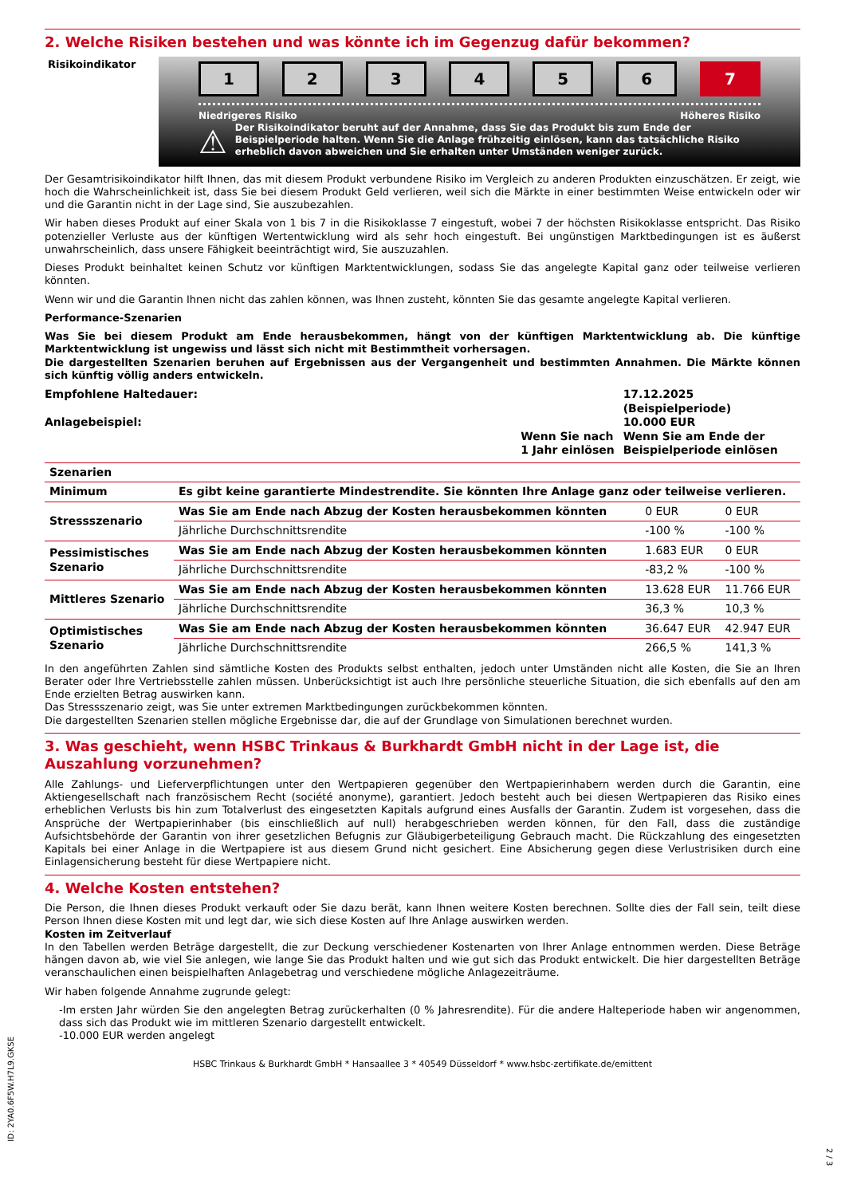2. Welche Risiken bestehen und was könnte ich im Gegenzug dafür bekommen?
Risikoindikator
123456 7
Niedrigeres Risiko Höheres Risiko
⚠
Der Risikoindikator beruht auf der Annahme, dass Sie das Produkt bis zum Ende der Beispielperiode halten. Wenn Sie die Anlage frühzeitig einlösen, kann das tatsächliche Risiko erheblich davon abweichen und Sie erhalten unter Umständen weniger zurück.
Der Gesamtrisikoindikator hilft Ihnen, das mit diesem Produkt verbundene Risiko im Vergleich zu anderen Produkten einzuschätzen. Er zeigt, wie hoch die Wahrscheinlichkeit ist, dass Sie bei diesem Produkt Geld verlieren, weil sich die Märkte in einer bestimmten Weise entwickeln oder wir und die Garantin nicht in der Lage sind, Sie auszubezahlen.
Wir haben dieses Produkt auf einer Skala von 1 bis 7 in die Risikoklasse 7 eingestuft, wobei 7 der höchsten Risikoklasse entspricht. Das Risiko potenzieller Verluste aus der künftigen Wertentwicklung wird als sehr hoch eingestuft. Bei ungünstigen Marktbedingungen ist es äußerst unwahrscheinlich, dass unsere Fähigkeit beeinträchtigt wird, Sie auszuzahlen.
Dieses Produkt beinhaltet keinen Schutz vor künftigen Marktentwicklungen, sodass Sie das angelegte Kapital ganz oder teilweise verlieren könnten.
Wenn wir und die Garantin Ihnen nicht das zahlen können, was Ihnen zusteht, könnten Sie das gesamte angelegte Kapital verlieren.
Performance-Szenarien
Was Sie bei diesem Produkt am Ende herausbekommen, hängt von der künftigen Marktentwicklung ab. Die künftige Marktentwicklung ist ungewiss und lässt sich nicht mit Bestimmtheit vorhersagen.
Die dargestellten Szenarien beruhen auf Ergebnissen aus der Vergangenheit und bestimmten Annahmen. Die Märkte können sich künftig völlig anders entwickeln.
| Empfohlene Haltedauer: | | 17.12.2025 (Beispielperiode) |
| Anlagebeispiel: | | 10.000 EUR |
| | Wenn Sie nach 1 Jahr einlösen | Wenn Sie am Ende der Beispielperiode einlösen |
| Szenarien | | | |
| --- | --- | --- | --- |
| Minimum | Es gibt keine garantierte Mindestrendite. Sie könnten Ihre Anlage ganz oder teilweise verlieren. | | |
| Stressszenario | Was Sie am Ende nach Abzug der Kosten herausbekommen könnten | 0 EUR | 0 EUR |
| | Jährliche Durchschnittsrendite | -100 % | -100 % |
| Pessimistisches Szenario | Was Sie am Ende nach Abzug der Kosten herausbekommen könnten | 1.683 EUR | 0 EUR |
| | Jährliche Durchschnittsrendite | -83,2 % | -100 % |
| Mittleres Szenario | Was Sie am Ende nach Abzug der Kosten herausbekommen könnten | 13.628 EUR | 11.766 EUR |
| | Jährliche Durchschnittsrendite | 36,3 % | 10,3 % |
| Optimistisches Szenario | Was Sie am Ende nach Abzug der Kosten herausbekommen könnten | 36.647 EUR | 42.947 EUR |
| | Jährliche Durchschnittsrendite | 266,5 % | 141,3 % |
In den angeführten Zahlen sind sämtliche Kosten des Produkts selbst enthalten, jedoch unter Umständen nicht alle Kosten, die Sie an Ihren Berater oder Ihre Vertriebsstelle zahlen müssen. Unberücksichtigt ist auch Ihre persönliche steuerliche Situation, die sich ebenfalls auf den am Ende erzielten Betrag auswirken kann.
Das Stressszenario zeigt, was Sie unter extremen Marktbedingungen zurückbekommen könnten.
Die dargestellten Szenarien stellen mögliche Ergebnisse dar, die auf der Grundlage von Simulationen berechnet wurden.
3. Was geschieht, wenn HSBC Trinkaus & Burkhardt GmbH nicht in der Lage ist, die Auszahlung vorzunehmen?
Alle Zahlungs- und Lieferverpflichtungen unter den Wertpapieren gegenüber den Wertpapierinhabern werden durch die Garantin, eine Aktiengesellschaft nach französischem Recht (société anonyme), garantiert. Jedoch besteht auch bei diesen Wertpapieren das Risiko eines erheblichen Verlusts bis hin zum Totalverlust des eingesetzten Kapitals aufgrund eines Ausfalls der Garantin. Zudem ist vorgesehen, dass die Ansprüche der Wertpapierinhaber (bis einschließlich auf null) herabgeschrieben werden können, für den Fall, dass die zuständige Aufsichtsbehörde der Garantin von ihrer gesetzlichen Befugnis zur Gläubigerbeteiligung Gebrauch macht. Die Rückzahlung des eingesetzten Kapitals bei einer Anlage in die Wertpapiere ist aus diesem Grund nicht gesichert. Eine Absicherung gegen diese Verlustrisiken durch eine Einlagensicherung besteht für diese Wertpapiere nicht.
4. Welche Kosten entstehen?
Die Person, die Ihnen dieses Produkt verkauft oder Sie dazu berät, kann Ihnen weitere Kosten berechnen. Sollte dies der Fall sein, teilt diese Person Ihnen diese Kosten mit und legt dar, wie sich diese Kosten auf Ihre Anlage auswirken werden.
Kosten im Zeitverlauf
In den Tabellen werden Beträge dargestellt, die zur Deckung verschiedener Kostenarten von Ihrer Anlage entnommen werden. Diese Beträge hängen davon ab, wie viel Sie anlegen, wie lange Sie das Produkt halten und wie gut sich das Produkt entwickelt. Die hier dargestellten Beträge veranschaulichen einen beispielhaften Anlagebetrag und verschiedene mögliche Anlagezeiträume.
Wir haben folgende Annahme zugrunde gelegt:
-Im ersten Jahr würden Sie den angelegten Betrag zurückerhalten (0 % Jahresrendite). Für die andere Halteperiode haben wir angenommen, dass sich das Produkt wie im mittleren Szenario dargestellt entwickelt.
-10.000 EUR werden angelegt
HSBC Trinkaus & Burkhardt GmbH * Hansaallee 3 * 40549 Düsseldorf * www.hsbc-zertifikate.de/emittent
ID: 2YA0.6F5W.H7L9.GKSE
2 / 3